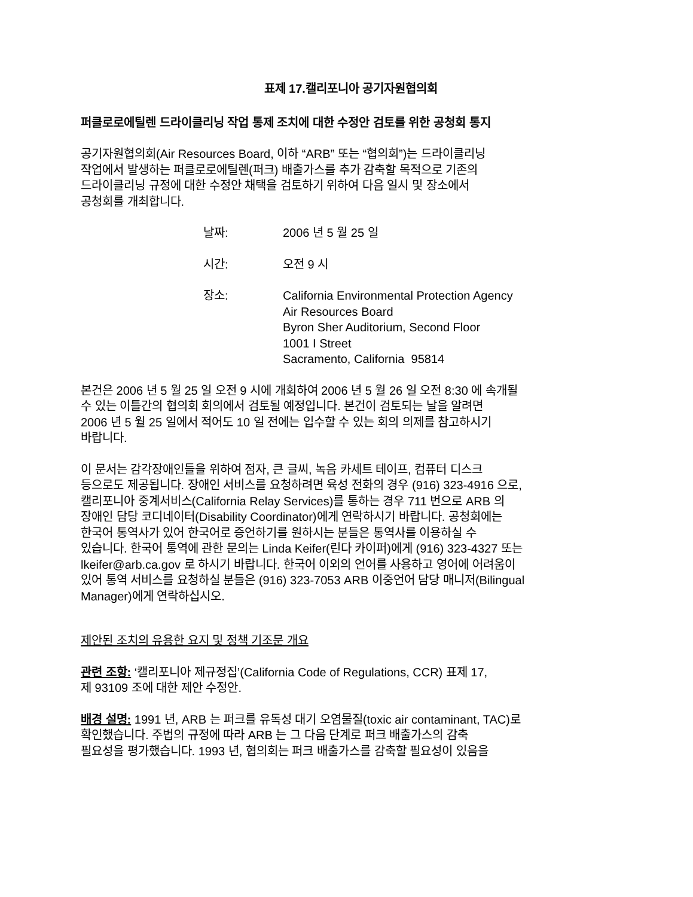표제 17.캘리포니아 공기자원협의회
퍼클로로에틸렌 드라이클리닝 작업 통제 조치에 대한 수정안 검토를 위한 공청회 통지
공기자원협의회(Air Resources Board, 이하 “ARB” 또는 “협의회”)는 드라이클리닝
작업에서 발생하는 퍼클로로에틸렌(퍼크) 배출가스를 추가 감축할 목적으로 기존의
드라이클리닝 규정에 대한 수정안 채택을 검토하기 위하여 다음 일시 및 장소에서
공청회를 개최합니다.
날짜: 2006 년 5 월 25 일
시간: 오전 9 시
장소: California Environmental Protection Agency
Air Resources Board
Byron Sher Auditorium, Second Floor
1001 I Street
Sacramento, California 95814
본건은 2006 년 5 월 25 일 오전 9 시에 개회하여 2006 년 5 월 26 일 오전 8:30 에 속개될
수 있는 이틀간의 협의회 회의에서 검토될 예정입니다. 본건이 검토되는 날을 알려면
2006 년 5 월 25 일에서 적어도 10 일 전에는 입수할 수 있는 회의 의제를 참고하시기
바랍니다.
이 문서는 감각장애인들을 위하여 점자, 큰 글씨, 녹음 카세트 테이프, 컴퓨터 디스크
등으로도 제공됩니다. 장애인 서비스를 요청하려면 육성 전화의 경우 (916) 323-4916 으로,
캘리포니아 중계서비스(California Relay Services)를 통하는 경우 711 번으로 ARB 의
장애인 담당 코디네이터(Disability Coordinator)에게 연락하시기 바랍니다. 공청회에는
한국어 통역사가 있어 한국어로 증언하기를 원하시는 분들은 통역사를 이용하실 수
있습니다. 한국어 통역에 관한 문의는 Linda Keifer(린다 카이퍼)에게 (916) 323-4327 또는
lkeifer@arb.ca.gov 로 하시기 바랍니다. 한국어 이외의 언어를 사용하고 영어에 어려움이
있어 통역 서비스를 요청하실 분들은 (916) 323-7053 ARB 이중언어 담당 매니저(Bilingual
Manager)에게 연락하십시오.
제안된 조치의 유용한 요지 및 정책 기조문 개요
관련 조항: ‘캘리포니아 제규정집’(California Code of Regulations, CCR) 표제 17,
제 93109 조에 대한 제안 수정안.
배경 설명: 1991 년, ARB 는 퍼크를 유독성 대기 오염물질(toxic air contaminant, TAC)로
확인했습니다. 주법의 규정에 따라 ARB 는 그 다음 단계로 퍼크 배출가스의 감축
필요성을 평가했습니다. 1993 년, 협의회는 퍼크 배출가스를 감축할 필요성이 있음을